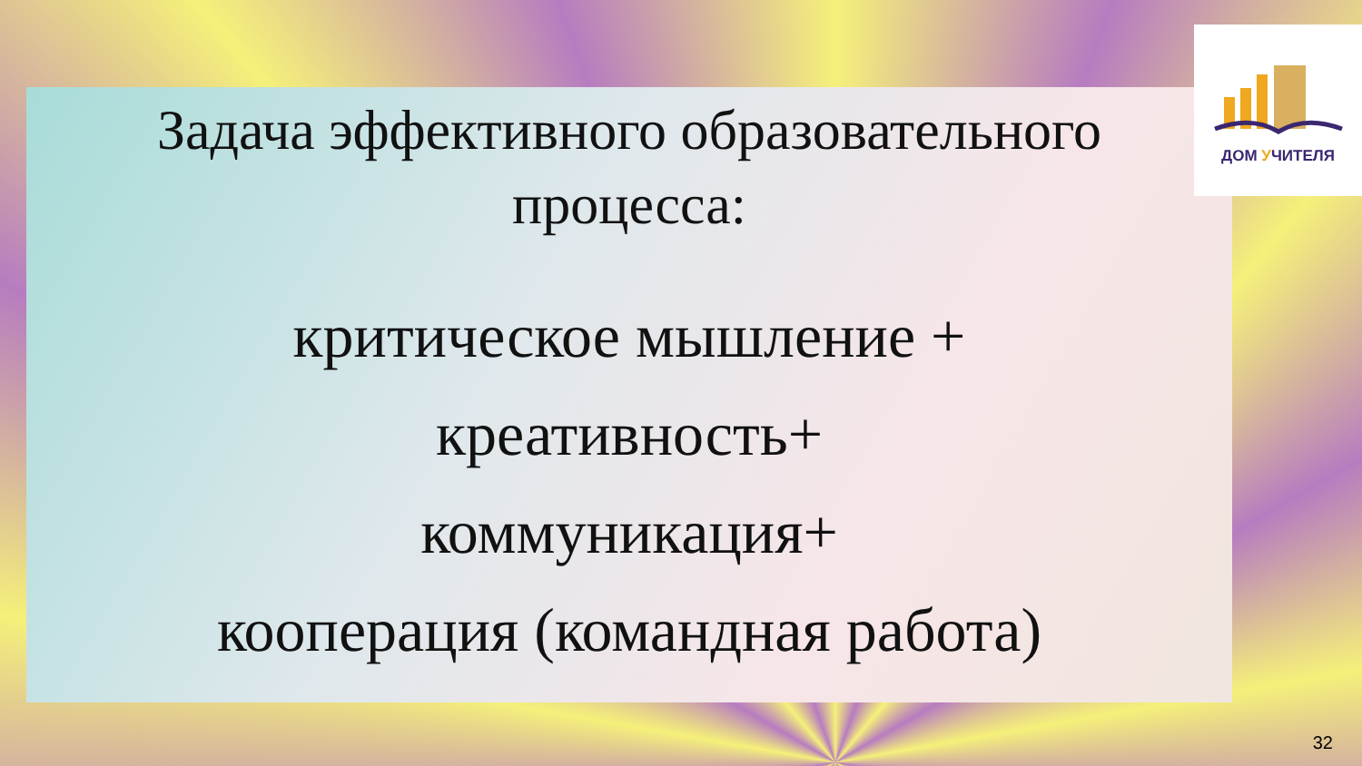ДОМ УЧИТЕЛЯ
Задача эффективного образовательного
процесса:
критическое мышление +
креативность+
коммуникация+
кооперация (командная работа)
32